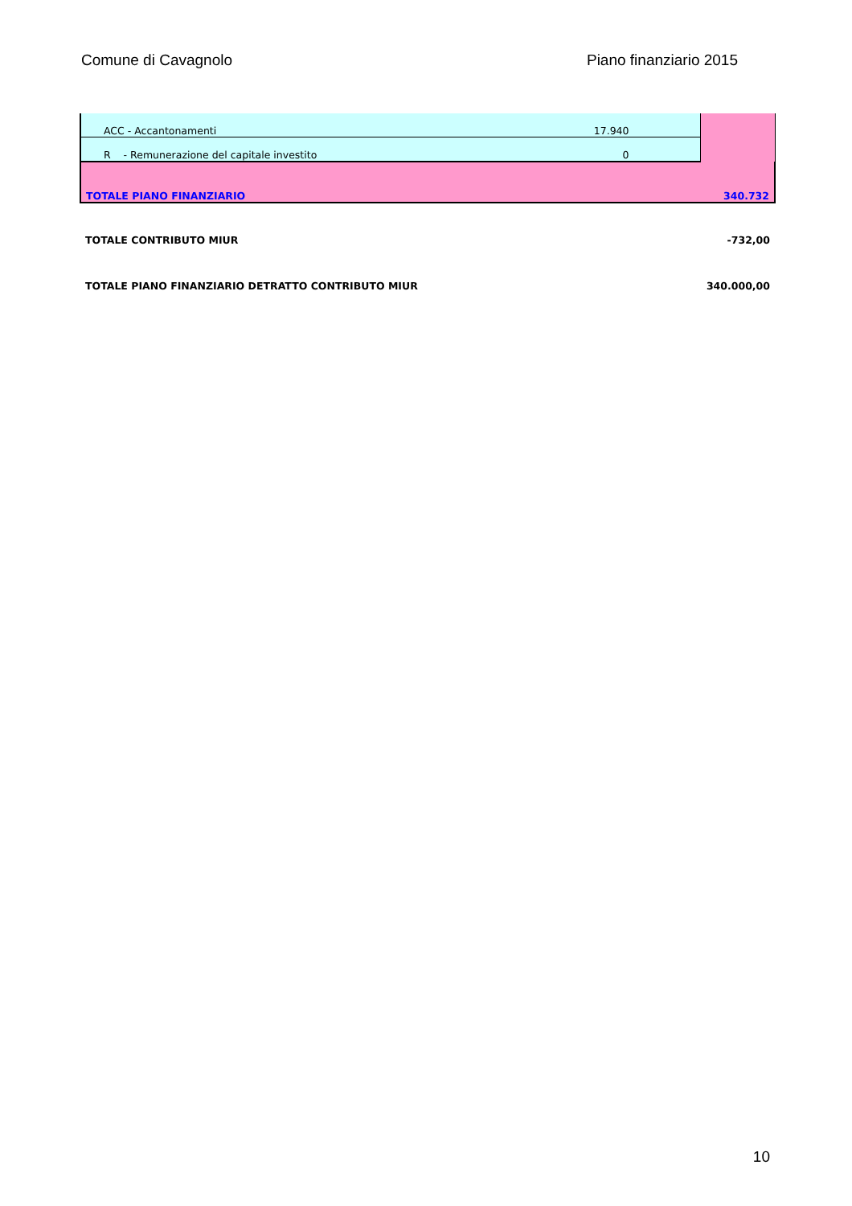Comune di Cavagnolo Piano finanziario 2015
| ACC - Accantonamenti | 17.940 | |
| R - Remunerazione del capitale investito | 0 | |
| TOTALE PIANO FINANZIARIO 340.732 | | |
TOTALE CONTRIBUTO MIUR -732,00
TOTALE PIANO FINANZIARIO DETRATTO CONTRIBUTO MIUR 340.000,00
10